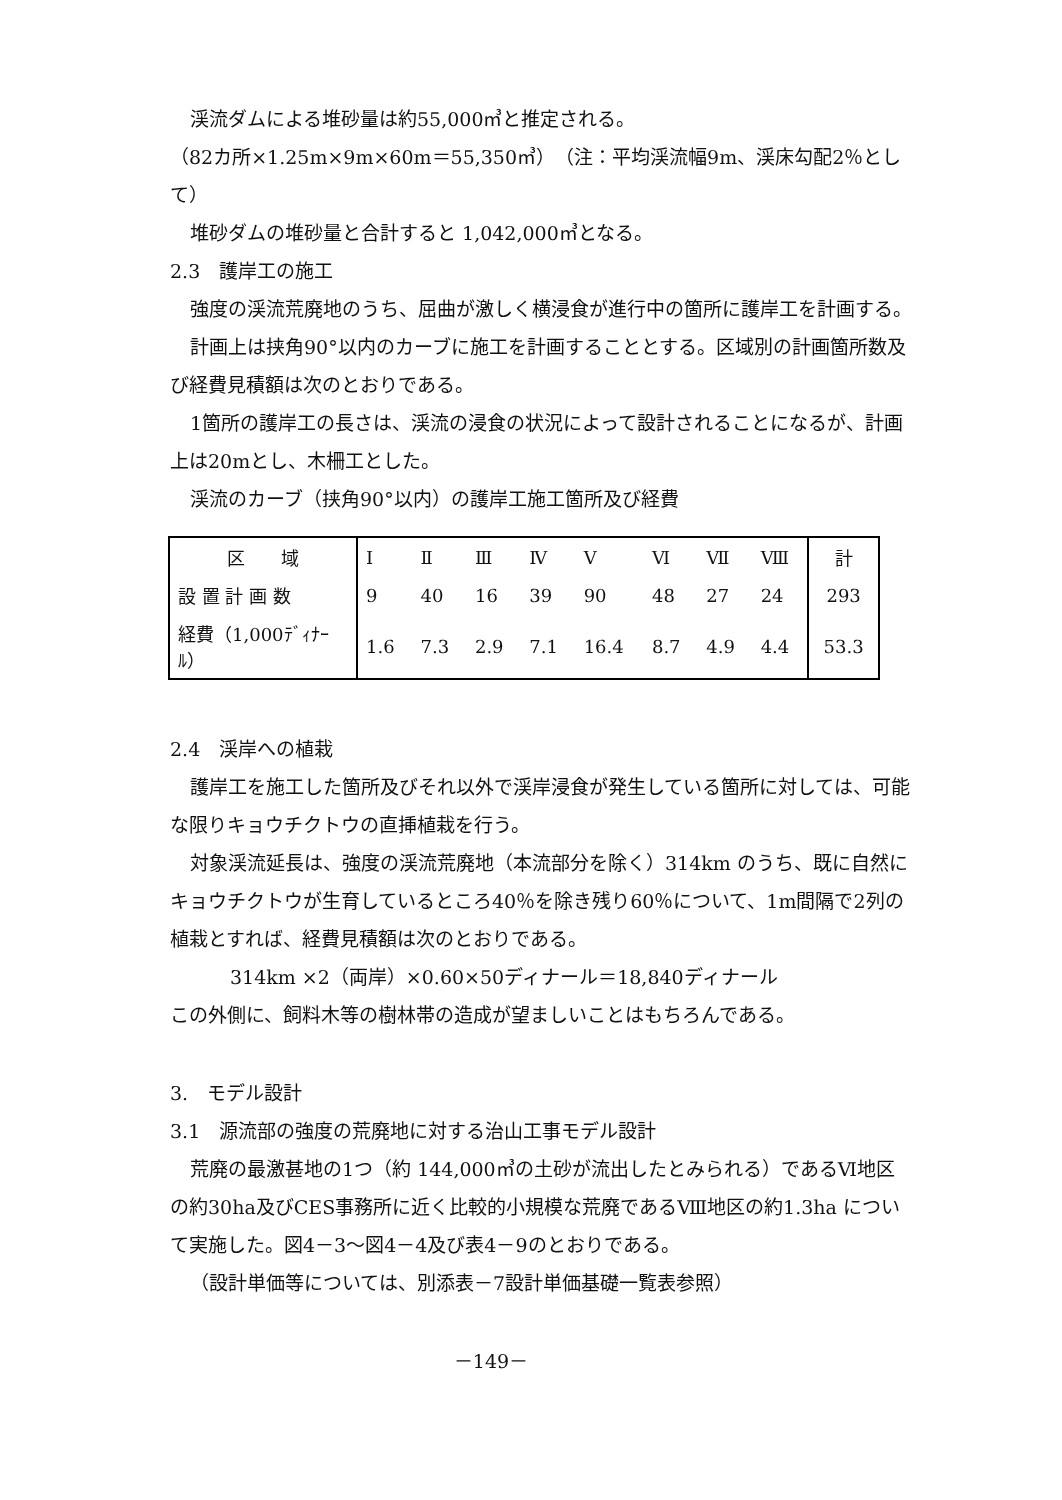渓流ダムによる堆砂量は約55,000㎥と推定される。
（82カ所×1.25m×9m×60m＝55,350㎥）（注：平均渓流幅9m、渓床勾配2％として）
堆砂ダムの堆砂量と合計すると 1,042,000㎥となる。
2.3　護岸工の施工
強度の渓流荒廃地のうち、屈曲が激しく横浸食が進行中の箇所に護岸工を計画する。
計画上は挟角90°以内のカーブに施工を計画することとする。区域別の計画箇所数及び経費見積額は次のとおりである。
1箇所の護岸工の長さは、渓流の浸食の状況によって設計されることになるが、計画上は20mとし、木柵工とした。
渓流のカーブ（挟角90°以内）の護岸工施工箇所及び経費
| 区 域 | Ⅰ | Ⅱ | Ⅲ | Ⅳ | Ⅴ | Ⅵ | Ⅶ | Ⅷ | 計 |
| 設 置 計 画 数 | 9 | 40 | 16 | 39 | 90 | 48 | 27 | 24 | 293 |
| 経費（1,000ﾃﾞｨﾅｰﾙ） | 1.6 | 7.3 | 2.9 | 7.1 | 16.4 | 8.7 | 4.9 | 4.4 | 53.3 |
2.4　渓岸への植栽
護岸工を施工した箇所及びそれ以外で渓岸浸食が発生している箇所に対しては、可能な限りキョウチクトウの直挿植栽を行う。
対象渓流延長は、強度の渓流荒廃地（本流部分を除く）314km のうち、既に自然にキョウチクトウが生育しているところ40％を除き残り60％について、1m間隔で2列の植栽とすれば、経費見積額は次のとおりである。
314km ×2（両岸）×0.60×50ディナール＝18,840ディナール
この外側に、飼料木等の樹林帯の造成が望ましいことはもちろんである。
3.　モデル設計
3.1　源流部の強度の荒廃地に対する治山工事モデル設計
荒廃の最激甚地の1つ（約 144,000㎥の土砂が流出したとみられる）であるⅥ地区の約30ha及びCES事務所に近く比較的小規模な荒廃であるⅧ地区の約1.3ha について実施した。図4－3～図4－4及び表4－9のとおりである。
（設計単価等については、別添表－7設計単価基礎一覧表参照）
－149－